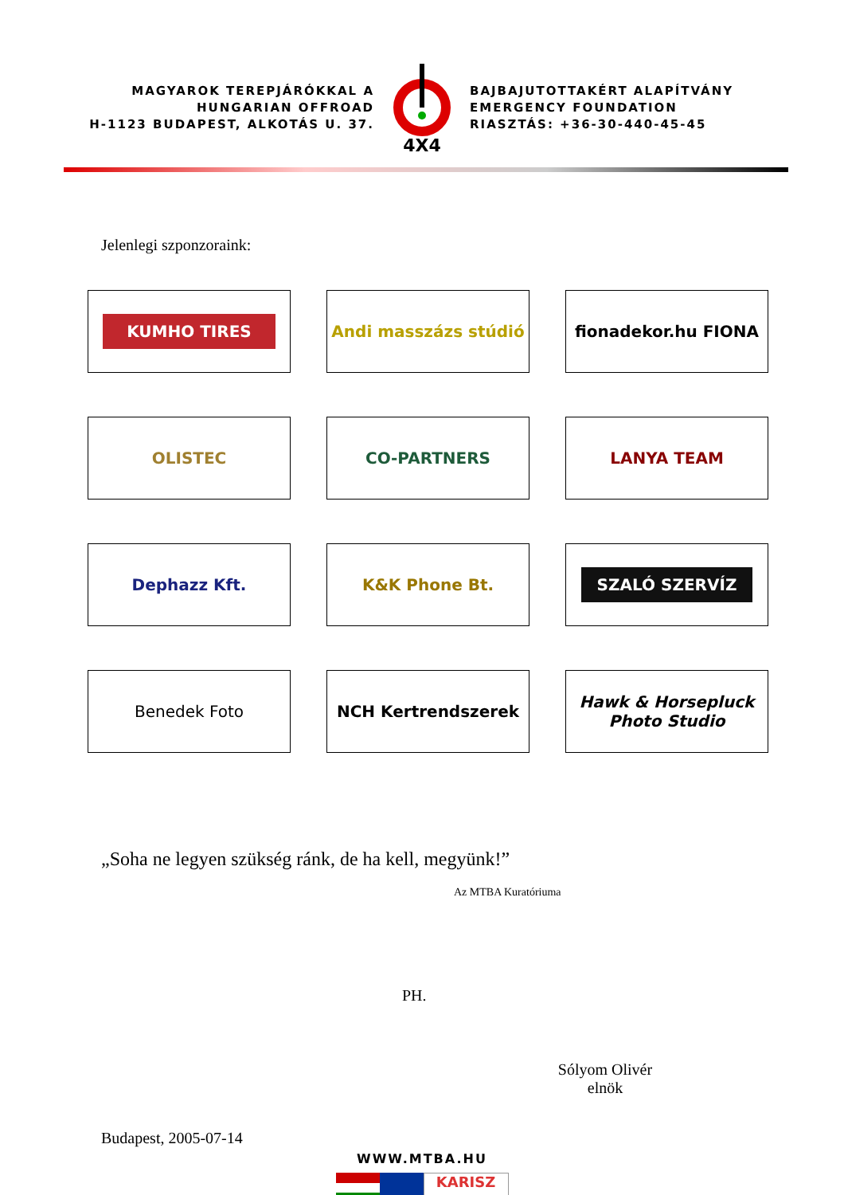MAGYAROK TEREPJÁRÓKKAL A
HUNGARIAN OFFROAD
H-1123 BUDAPEST, ALKOTÁS U. 37.
4X4
BAJBAJUTOTTAKÉRT ALAPÍTVÁNY
EMERGENCY FOUNDATION
RIASZTÁS: +36-30-440-45-45
Jelenlegi szponzoraink:
KUMHO TIRES
Andi masszázs stúdió
fionadekor.hu FIONA
OLISTEC
CO-PARTNERS
LANYA TEAM
Dephazz Kft.
K&K Phone Bt.
SZALÓ SZERVÍZ
Benedek Foto
NCH Kertrendszerek
Hawk & Horsepluck Photo Studio
„Soha ne legyen szükség ránk, de ha kell, megyünk!”
Az MTBA Kuratóriuma
PH.
Sólyom Olivér
elnök
Budapest, 2005-07-14
WWW.MTBA.HU
KARISZ